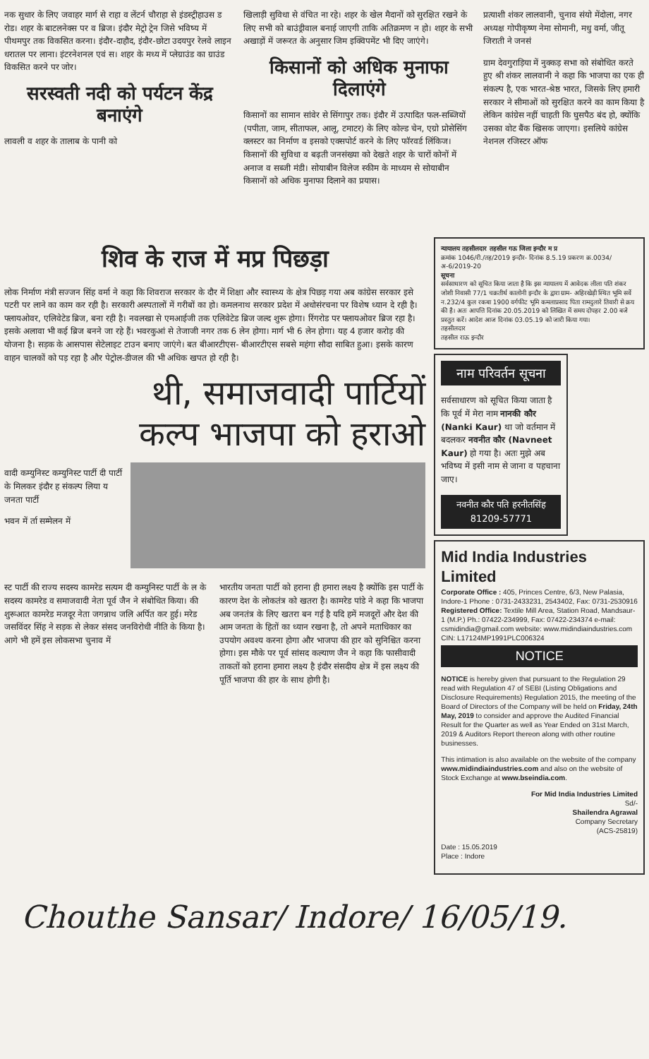नक सुधार के लिए जवाहर मार्ग से राहा व लेंटर्न चौराहा से इंडस्ट्रीहाउस ड रोड। शहर के बाटलनेक्स पर व ब्रिज। इंदौर मेट्रो ट्रेन जिसे भविष्य में पीथमपुर तक विकसित करना। इंदौर-दाहौद, इंदौर-छोटा उदयपुर रेलवे लाइन धरातल पर लाना। इंटरनेशनल एवं स। शहर के मध्य में प्लेग्राउंड का ग्राउंड विकसित करने पर जोर।
सरस्वती नदी को पर्यटन केंद्र बनाएंगे
लावली व शहर के तालाब के पानी को
खिलाड़ी सुविधा से वंचित ना रहे। शहर के खेल मैदानों को सुरक्षित रखने के लिए सभी को बाउंड्रीवाल बनाई जाएगी ताकि अतिक्रमण न हो। शहर के सभी अखाड़ों में जरूरत के अनुसार जिम इक्विपमेंट भी दिए जाएंगे।
किसानों को अधिक मुनाफा दिलाएंगे
किसानों का सामान सांवेर से सिंगापुर तक। इंदौर में उत्पादित फल-सब्जियों (पपीता, जाम, सीताफल, आलू, टमाटर) के लिए कोल्ड चेन, एग्रो प्रोसेसिंग क्लस्टर का निर्माण व इसको एक्सपोर्ट करने के लिए फॉरवर्ड लिंकिज। किसानों की सुविधा व बढ़ती जनसंख्या को देखते शहर के चारों कोनों में अनाज व सब्जी मंडी। सोयाबीन विलेज स्कीम के माध्यम से सोयाबीन किसानों को अधिक मुनाफा दिलाने का प्रयास।
प्रत्याशी शंकर लालवानी, चुनाव संयो मेंदोला, नगर अध्यक्ष गोपीकृष्ण नेमा सोमानी, मधु वर्मा, जीतू जिराती ने जनसं
ग्राम देवगुराड़िया में नुक्कड़ सभा को संबोधित करते हुए श्री शंकर लालवानी ने कहा कि भाजपा का एक ही संकल्प है, एक भारत-श्रेष्ठ भारत, जिसके लिए हमारी सरकार ने सीमाओं को सुरक्षित करने का काम किया है लेकिन कांग्रेस नहीं चाहती कि घुसपैठ बंद हो, क्योंकि उसका वोट बैंक खिसक जाएगा। इसलिये कांग्रेस नेशनल रजिस्टर ऑफ
शिव के राज में मप्र पिछड़ा
लोक निर्माण मंत्री सज्जन सिंह वर्मा ने कहा कि शिवराज सरकार के दौर में शिक्षा और स्वास्थ्य के क्षेत्र पिछड़ गया अब कांग्रेस सरकार इसे पटरी पर लाने का काम कर रही है। सरकारी अस्पतालों में गरीबों का हो। कमलनाथ सरकार प्रदेश में अधोसंरचना पर विशेष ध्यान दे रही है। फ्लायओवर, एलिवेटेड ब्रिज, बना रही है। नवलखा से एमआईजी तक एलिवेटेड ब्रिज जल्द शुरू होगा। रिंगरोड पर फ्लायओवर ब्रिज रहा है। इसके अलावा भी कई ब्रिज बनने जा रहे हैं। भवरकुआं से तेजाजी नगर तक 6 लेन होगा। मार्ग भी 6 लेन होगा। यह 4 हजार करोड़ की योजना है। सड़क के आसपास सेटेलाइट टाउन बनाए जाएंगे। बत बीआरटीएस- बीआरटीएस सबसे महंगा सौदा साबित हुआ। इसके कारण वाहन चालकों को पड़ रहा है और पेट्रोल-डीजल की भी अधिक खपत हो रही है।
थी, समाजवादी पार्टियों
कल्प भाजपा को हराओ
वादी कम्युनिस्ट कम्युनिस्ट पार्टी दी पार्टी के मिलकर इंदौर ह संकल्प लिया य जनता पार्टी
भवन में र्ता सम्मेलन में
स्ट पार्टी की राज्य सदस्य कामरेड सत्यम दी कम्युनिस्ट पार्टी के ल के सदस्य कामरेड व समाजवादी नेता पूर्व जैन ने संबोधित किया। की शुरूआत कामरेड मजदूर नेता जगन्नाथ जलि अर्पित कर हुई। मरेड जसविंदर सिंह ने सड़क से लेकर संसद जनविरोधी नीति के किया है। आगे भी हमें इस लोकसभा चुनाव में
भारतीय जनता पार्टी को हराना ही हमारा लक्ष्य है क्योंकि इस पार्टी के कारण देश के लोकतंत्र को खतरा है। कामरेड पांडे ने कहा कि भाजपा अब जनतंत्र के लिए खतरा बन गई है यदि हमें मजदूरों और देश की आम जनता के हितों का ध्यान रखना है, तो अपने मताधिकार का उपयोग अवश्य करना होगा और भाजपा की हार को सुनिश्चित करना होगा। इस मौके पर पूर्व सांसद कल्याण जैन ने कहा कि फासीवादी ताकतों को हराना हमारा लक्ष्य है इंदौर संसदीय क्षेत्र में इस लक्ष्य की पूर्ति भाजपा की हार के साथ होगी है।
न्यायालय तहसीलदार तहसील गऊ जिला इन्दौर म प्र
क्रमांक 1046/री./तह/2019 इन्दौर- दिनांक 8.5.19 प्रकरण क्र.0034/अ-6/2019-20
सूचना
सर्वसाधारण को सूचित किया जाता है कि इस न्यायालय में आवेदक लीला पति शंकर जोशी निवासी 77/1 चक्रतीर्थ कालोनी इन्दौर के द्वारा ग्राम- अहिरखेड़ी स्थित भूमि सर्वे न.232/4 कुल रकबा 1900 वर्गफीट भूमि कमलाप्रसाद पिता रामदुलारे तिवारी से क्रय की है। अतः आपत्ति दिनांक 20.05.2019 को लिखित में समय दोपहर 2.00 बजे प्रस्तुत करें। आदेश आज दिनांक 03.05.19 को जारी किया गया।
तहसीलदार
तहसील राऊ इन्दौर
नाम परिवर्तन सूचना
सर्वसाधारण को सूचित किया जाता है कि पूर्व में मेरा नाम नानकी कौर (Nanki Kaur) था जो वर्तमान में बदलकर नवनीत कौर (Navneet Kaur) हो गया है। अतः मुझे अब भविष्य में इसी नाम से जाना व पहचाना जाए।
नवनीत कौर पति हरनीतसिंह
81209-57771
Mid India Industries Limited
Corporate Office : 405, Princes Centre, 6/3, New Palasia, Indore-1 Phone : 0731-2433231, 2543402, Fax: 0731-2530916
Registered Office: Textile Mill Area, Station Road, Mandsaur-1 (M.P.) Ph.: 07422-234999, Fax: 07422-234374 e-mail: csmidindia@gmail.com website: www.midindiaindustries.com CIN: L17124MP1991PLC006324
NOTICE
NOTICE is hereby given that pursuant to the Regulation 29 read with Regulation 47 of SEBI (Listing Obligations and Disclosure Requirements) Regulation 2015, the meeting of the Board of Directors of the Company will be held on Friday, 24th May, 2019 to consider and approve the Audited Financial Result for the Quarter as well as Year Ended on 31st March, 2019 & Auditors Report thereon along with other routine businesses.
This intimation is also available on the website of the company www.midindiaindustries.com and also on the website of Stock Exchange at www.bseindia.com.
For Mid India Industries Limited
Sd/-
Shailendra Agrawal
Company Secretary
(ACS-25819)
Date : 15.05.2019
Place : Indore
Chouthe Sansar/ Indore/ 16/05/19.